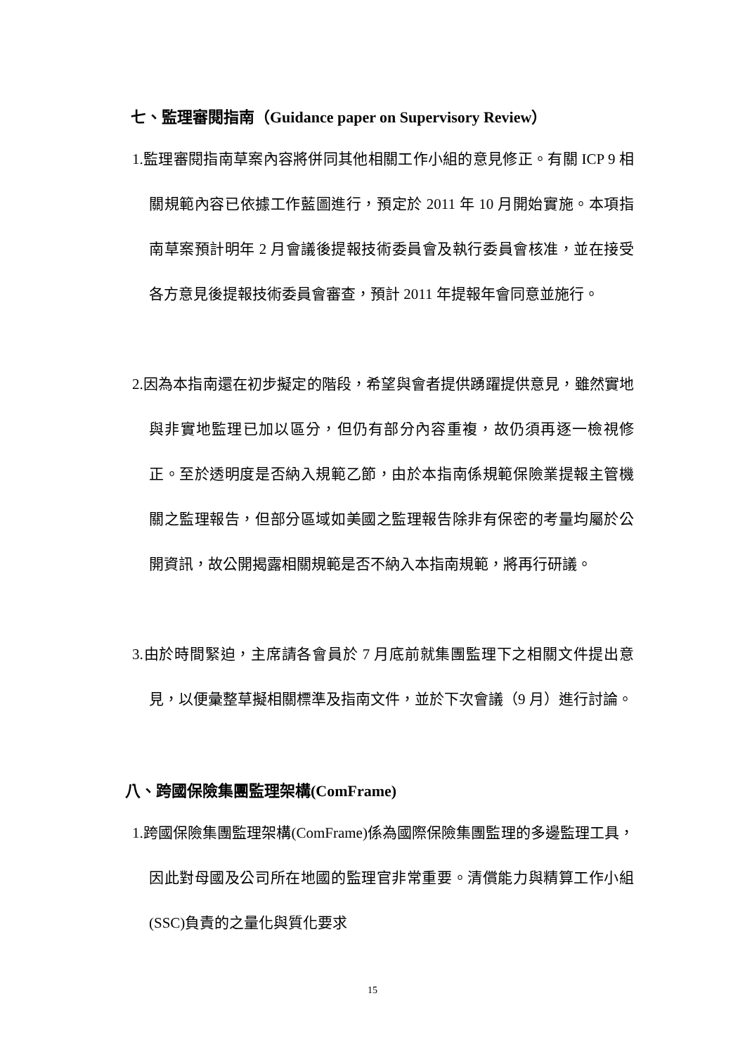七、監理審閱指南（Guidance paper on Supervisory Review）
1. 監理審閱指南草案內容將併同其他相關工作小組的意見修正。有關 ICP 9 相關規範內容已依據工作藍圖進行，預定於 2011 年 10 月開始實施。本項指南草案預計明年 2 月會議後提報技術委員會及執行委員會核准，並在接受各方意見後提報技術委員會審查，預計 2011 年提報年會同意並施行。
2. 因為本指南還在初步擬定的階段，希望與會者提供踴躍提供意見，雖然實地與非實地監理已加以區分，但仍有部分內容重複，故仍須再逐一檢視修正。至於透明度是否納入規範乙節，由於本指南係規範保險業提報主管機關之監理報告，但部分區域如美國之監理報告除非有保密的考量均屬於公開資訊，故公開揭露相關規範是否不納入本指南規範，將再行研議。
3. 由於時間緊迫，主席請各會員於 7 月底前就集團監理下之相關文件提出意見，以便彙整草擬相關標準及指南文件，並於下次會議（9 月）進行討論。
八、跨國保險集團監理架構(ComFrame)
1. 跨國保險集團監理架構(ComFrame)係為國際保險集團監理的多邊監理工具，因此對母國及公司所在地國的監理官非常重要。清償能力與精算工作小組(SSC)負責的之量化與質化要求
15